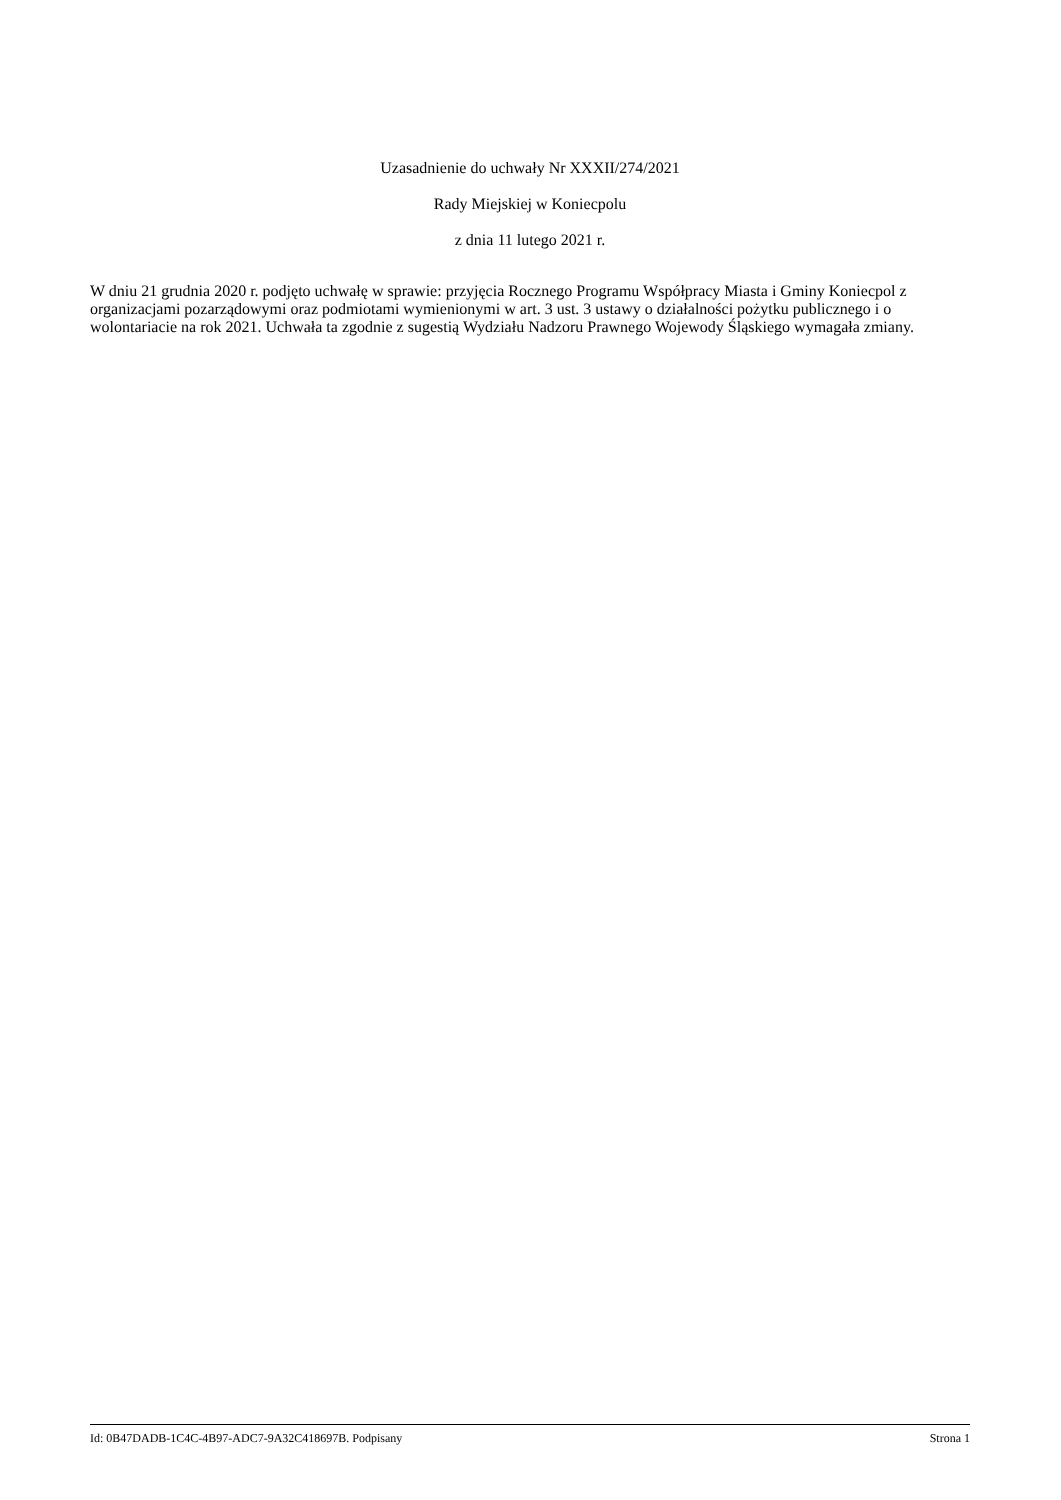Uzasadnienie do uchwały Nr XXXII/274/2021
Rady Miejskiej w Koniecpolu
z dnia 11 lutego 2021 r.
W dniu 21 grudnia 2020 r. podjęto uchwałę w sprawie: przyjęcia Rocznego Programu Współpracy Miasta i Gminy Koniecpol z organizacjami pozarządowymi oraz podmiotami wymienionymi w art. 3 ust. 3 ustawy o działalności pożytku publicznego i o wolontariacie na rok 2021. Uchwała ta zgodnie z sugestią Wydziału Nadzoru Prawnego Wojewody Śląskiego wymagała zmiany.
Id: 0B47DADB-1C4C-4B97-ADC7-9A32C418697B. Podpisany Strona 1